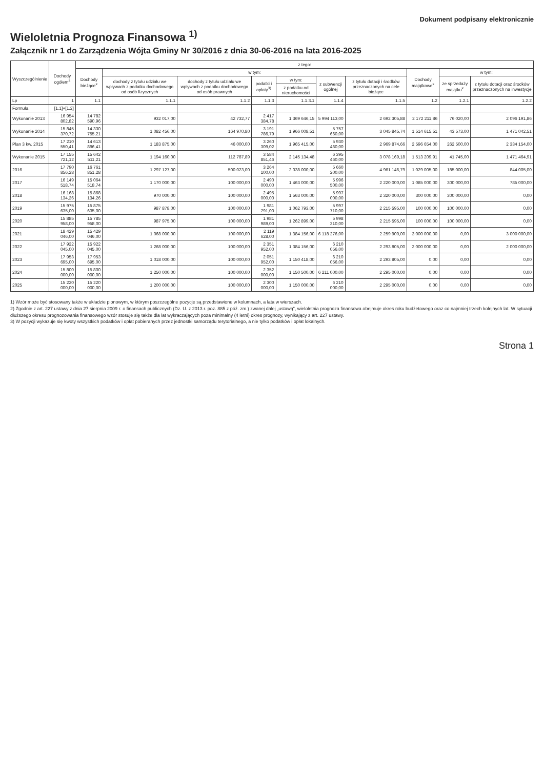Dokument podpisany elektronicznie
Wieloletnia Prognoza Finansowa <sup>1)</sup>
Załącznik nr 1 do Zarządzenia Wójta Gminy Nr 30/2016 z dnia 30-06-2016 na lata 2016-2025
| Wyszczególnienie | Dochody ogółem<sup>2</sup> | z tego: | | | | | | | | | |
| --- | --- | --- | --- | --- | --- | --- | --- | --- | --- | --- | --- |
| | | Dochody bieżące<sup>x</sup> | w tym: | | | | | | Dochody majątkowe<sup>x</sup> | w tym: | |
| | | | dochody z tytułu udziału we wpływach z podatku dochodowego od osób fizycznych | dochody z tytułu udziału we wpływach z podatku dochodowego od osób prawnych | podatki i opłaty<sup>3)</sup> | w tym: | z subwencji ogólnej | z tytułu dotacji i środków przeznaczonych na cele bieżące | | ze sprzedaży majątku<sup>x</sup> | z tytułu dotacji oraz środków przeznaczonych na inwestycje |
| | | | | | | z podatku od nieruchomości | | | | | |
| Lp | 1 | 1.1 | 1.1.1 | 1.1.2 | 1.1.3 | 1.1.3.1 | 1.1.4 | 1.1.5 | 1.2 | 1.2.1 | 1.2.2 |
| Formuła | [1.1]+[1.2] | | | | | | | | | | |
| Wykonanie 2013 | 16 954 802,82 | 14 782 590,96 | 932 017,00 | 42 732,77 | 2 417 384,78 | 1 369 646,15 | 5 994 113,00 | 2 692 305,88 | 2 172 211,86 | 76 020,00 | 2 096 191,86 |
| Wykonanie 2014 | 15 845 370,72 | 14 330 755,21 | 1 082 456,00 | 164 970,80 | 3 191 786,79 | 1 966 008,51 | 5 757 660,00 | 3 045 845,74 | 1 514 615,51 | 43 573,00 | 1 471 042,51 |
| Plan 3 kw. 2015 | 17 210 550,41 | 14 613 896,41 | 1 183 875,00 | 46 000,00 | 3 260 309,02 | 1 965 415,00 | 5 930 460,00 | 2 969 874,66 | 2 596 654,00 | 262 500,00 | 2 334 154,00 |
| Wykonanie 2015 | 17 155 721,12 | 15 642 511,21 | 1 194 160,00 | 112 787,89 | 3 584 851,46 | 2 145 134,48 | 6 395 460,00 | 3 078 169,18 | 1 513 209,91 | 41 745,00 | 1 471 464,91 |
| 2016 | 17 790 856,28 | 16 761 851,28 | 1 297 127,00 | 500 023,00 | 3 264 100,00 | 2 038 000,00 | 5 660 200,00 | 4 961 146,79 | 1 029 005,00 | 185 000,00 | 844 005,00 |
| 2017 | 16 149 518,74 | 15 064 518,74 | 1 170 000,00 | 100 000,00 | 2 490 000,00 | 1 463 000,00 | 5 996 500,00 | 2 220 000,00 | 1 085 000,00 | 300 000,00 | 785 000,00 |
| 2018 | 16 168 134,26 | 15 868 134,26 | 970 000,00 | 100 000,00 | 2 495 000,00 | 1 563 000,00 | 5 997 000,00 | 2 320 000,00 | 300 000,00 | 300 000,00 | 0,00 |
| 2019 | 15 975 635,00 | 15 875 635,00 | 987 878,00 | 100 000,00 | 1 981 791,00 | 1 062 793,00 | 5 997 710,00 | 2 215 595,00 | 100 000,00 | 100 000,00 | 0,00 |
| 2020 | 15 885 958,00 | 15 785 958,00 | 987 975,00 | 100 000,00 | 1 981 989,00 | 1 262 899,00 | 5 998 310,00 | 2 215 595,00 | 100 000,00 | 100 000,00 | 0,00 |
| 2021 | 18 429 046,00 | 15 429 046,00 | 1 068 000,00 | 100 000,00 | 2 119 628,00 | 1 384 156,00 | 6 118 276,00 | 2 259 900,00 | 3 000 000,00 | 0,00 | 3 000 000,00 |
| 2022 | 17 922 045,00 | 15 922 045,00 | 1 268 000,00 | 100 000,00 | 2 351 952,00 | 1 384 156,00 | 6 210 056,00 | 2 293 805,00 | 2 000 000,00 | 0,00 | 2 000 000,00 |
| 2023 | 17 953 695,00 | 17 953 695,00 | 1 018 000,00 | 100 000,00 | 2 051 952,00 | 1 150 418,00 | 6 210 056,00 | 2 293 805,00 | 0,00 | 0,00 | 0,00 |
| 2024 | 15 800 000,00 | 15 800 000,00 | 1 250 000,00 | 100 000,00 | 2 352 000,00 | 1 150 500,00 | 6 211 000,00 | 2 295 000,00 | 0,00 | 0,00 | 0,00 |
| 2025 | 15 220 000,00 | 15 220 000,00 | 1 200 000,00 | 100 000,00 | 2 300 000,00 | 1 150 000,00 | 6 210 000,00 | 2 295 000,00 | 0,00 | 0,00 | 0,00 |
1) Wzór może być stosowany także w układzie pionowym, w którym poszczególne pozycje są przedstawione w kolumnach, a lata w wierszach.
2) Zgodnie z art. 227 ustawy z dnia 27 sierpnia 2009 r. o finansach publicznych (Dz. U. z 2013 r. poz. 885 z póź. zm.) zwanej dalej „ustawą”, wieloletnia prognoza finansowa obejmuje okres roku budżetowego oraz co najmniej trzech kolejnych lat. W sytuacji dłuższego okresu prognozowania finansowego wzór stosuje się także dla lat wykraczających poza minimalny (4 letni) okres prognozy, wynikający z art. 227 ustawy.
3) W pozycji wykazuje się kwoty wszystkich podatków i opłat pobieranych przez jednostki samorządu terytorialnego, a nie tylko podatków i opłat lokalnych.
Strona 1